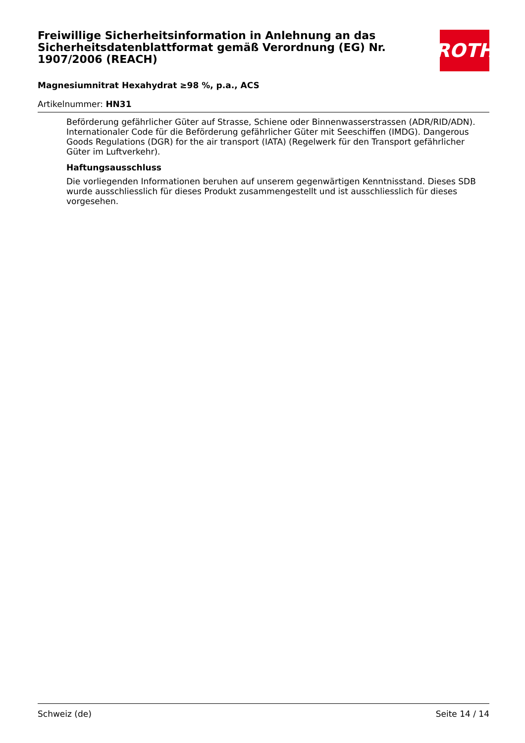ROTH
Freiwillige Sicherheitsinformation in Anlehnung an das Sicherheitsdatenblattformat gemäß Verordnung (EG) Nr. 1907/2006 (REACH)
Magnesiumnitrat Hexahydrat ≥98 %, p.a., ACS
Artikelnummer: HN31
Beförderung gefährlicher Güter auf Strasse, Schiene oder Binnenwasserstrassen (ADR/RID/ADN). Internationaler Code für die Beförderung gefährlicher Güter mit Seeschiffen (IMDG). Dangerous Goods Regulations (DGR) for the air transport (IATA) (Regelwerk für den Transport gefährlicher Güter im Luftverkehr).
Haftungsausschluss
Die vorliegenden Informationen beruhen auf unserem gegenwärtigen Kenntnisstand. Dieses SDB wurde ausschliesslich für dieses Produkt zusammengestellt und ist ausschliesslich für dieses vorgesehen.
Schweiz (de) Seite 14 / 14